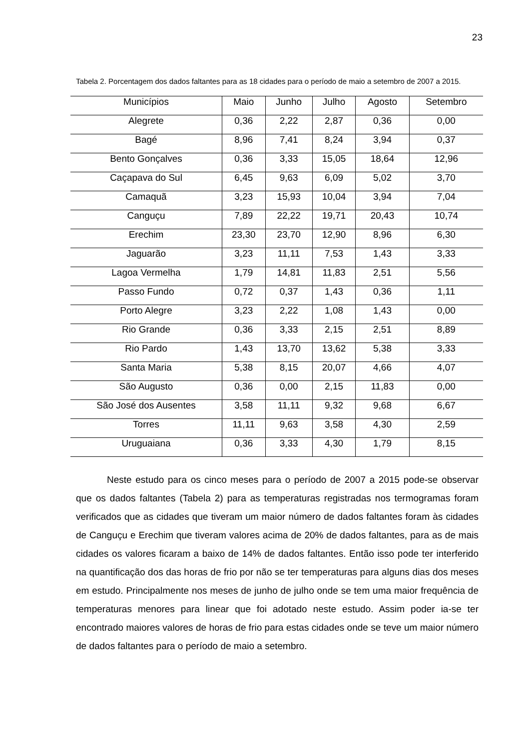23
Tabela 2. Porcentagem dos dados faltantes para as 18 cidades para o período de maio a setembro de 2007 a 2015.
| Municípios | Maio | Junho | Julho | Agosto | Setembro |
| --- | --- | --- | --- | --- | --- |
| Alegrete | 0,36 | 2,22 | 2,87 | 0,36 | 0,00 |
| Bagé | 8,96 | 7,41 | 8,24 | 3,94 | 0,37 |
| Bento Gonçalves | 0,36 | 3,33 | 15,05 | 18,64 | 12,96 |
| Caçapava do Sul | 6,45 | 9,63 | 6,09 | 5,02 | 3,70 |
| Camaquã | 3,23 | 15,93 | 10,04 | 3,94 | 7,04 |
| Canguçu | 7,89 | 22,22 | 19,71 | 20,43 | 10,74 |
| Erechim | 23,30 | 23,70 | 12,90 | 8,96 | 6,30 |
| Jaguarão | 3,23 | 11,11 | 7,53 | 1,43 | 3,33 |
| Lagoa Vermelha | 1,79 | 14,81 | 11,83 | 2,51 | 5,56 |
| Passo Fundo | 0,72 | 0,37 | 1,43 | 0,36 | 1,11 |
| Porto Alegre | 3,23 | 2,22 | 1,08 | 1,43 | 0,00 |
| Rio Grande | 0,36 | 3,33 | 2,15 | 2,51 | 8,89 |
| Rio Pardo | 1,43 | 13,70 | 13,62 | 5,38 | 3,33 |
| Santa Maria | 5,38 | 8,15 | 20,07 | 4,66 | 4,07 |
| São Augusto | 0,36 | 0,00 | 2,15 | 11,83 | 0,00 |
| São José dos Ausentes | 3,58 | 11,11 | 9,32 | 9,68 | 6,67 |
| Torres | 11,11 | 9,63 | 3,58 | 4,30 | 2,59 |
| Uruguaiana | 0,36 | 3,33 | 4,30 | 1,79 | 8,15 |
Neste estudo para os cinco meses para o período de 2007 a 2015 pode-se observar que os dados faltantes (Tabela 2) para as temperaturas registradas nos termogramas foram verificados que as cidades que tiveram um maior número de dados faltantes foram às cidades de Canguçu e Erechim que tiveram valores acima de 20% de dados faltantes, para as de mais cidades os valores ficaram a baixo de 14% de dados faltantes. Então isso pode ter interferido na quantificação dos das horas de frio por não se ter temperaturas para alguns dias dos meses em estudo. Principalmente nos meses de junho de julho onde se tem uma maior frequência de temperaturas menores para linear que foi adotado neste estudo. Assim poder ia-se ter encontrado maiores valores de horas de frio para estas cidades onde se teve um maior número de dados faltantes para o período de maio a setembro.